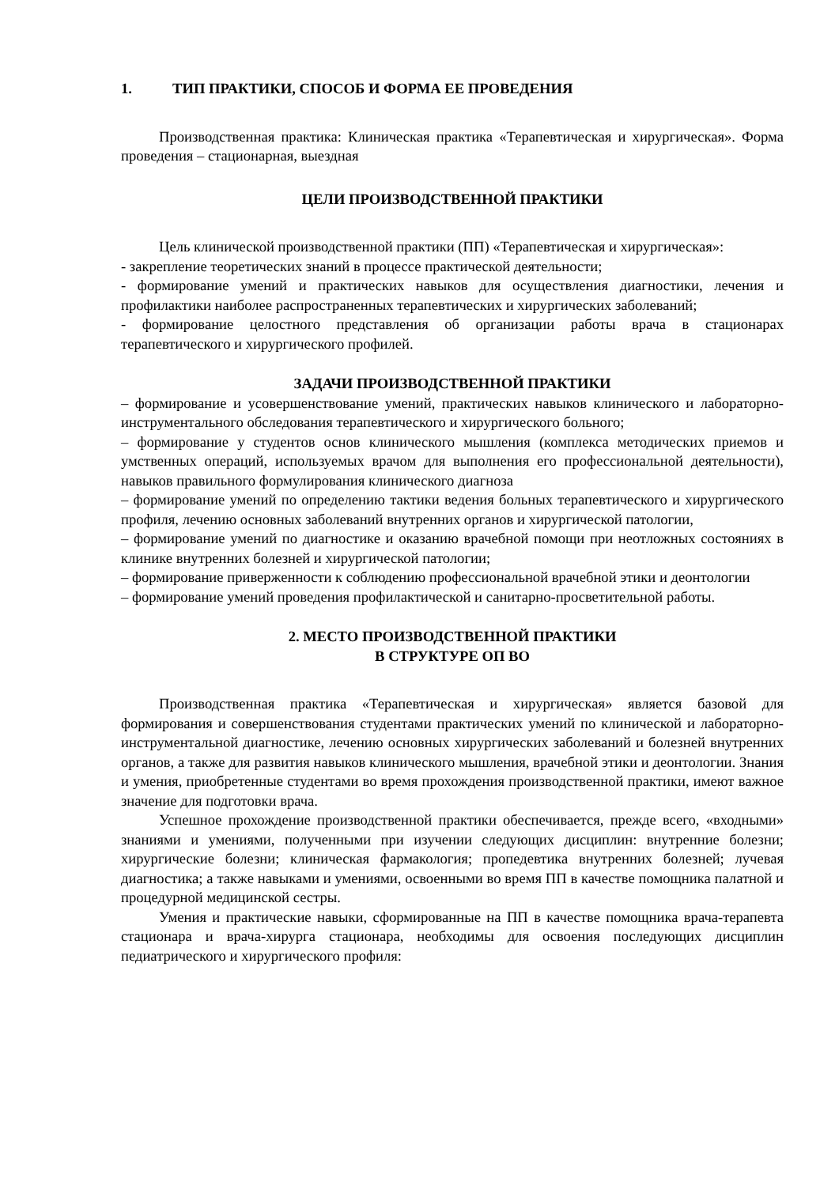1. ТИП ПРАКТИКИ, СПОСОБ И ФОРМА ЕЕ ПРОВЕДЕНИЯ
Производственная практика: Клиническая практика «Терапевтическая и хирургическая». Форма проведения – стационарная, выездная
ЦЕЛИ ПРОИЗВОДСТВЕННОЙ ПРАКТИКИ
Цель клинической производственной практики (ПП) «Терапевтическая и хирургическая»:
- закрепление теоретических знаний в процессе практической деятельности;
- формирование умений и практических навыков для осуществления диагностики, лечения и профилактики наиболее распространенных терапевтических и хирургических заболеваний;
- формирование целостного представления об организации работы врача в стационарах терапевтического и хирургического профилей.
ЗАДАЧИ ПРОИЗВОДСТВЕННОЙ ПРАКТИКИ
– формирование и усовершенствование умений, практических навыков клинического и лабораторно-инструментального обследования терапевтического и хирургического больного;
– формирование у студентов основ клинического мышления (комплекса методических приемов и умственных операций, используемых врачом для выполнения его профессиональной деятельности), навыков правильного формулирования клинического диагноза
– формирование умений по определению тактики ведения больных терапевтического и хирургического профиля, лечению основных заболеваний внутренних органов и хирургической патологии,
– формирование умений по диагностике и оказанию врачебной помощи при неотложных состояниях в клинике внутренних болезней и хирургической патологии;
– формирование приверженности к соблюдению профессиональной врачебной этики и деонтологии
– формирование умений проведения профилактической и санитарно-просветительной работы.
2. МЕСТО ПРОИЗВОДСТВЕННОЙ ПРАКТИКИ
В СТРУКТУРЕ ОП ВО
Производственная практика «Терапевтическая и хирургическая» является базовой для формирования и совершенствования студентами практических умений по клинической и лабораторно-инструментальной диагностике, лечению основных хирургических заболеваний и болезней внутренних органов, а также для развития навыков клинического мышления, врачебной этики и деонтологии. Знания и умения, приобретенные студентами во время прохождения производственной практики, имеют важное значение для подготовки врача.
Успешное прохождение производственной практики обеспечивается, прежде всего, «входными» знаниями и умениями, полученными при изучении следующих дисциплин: внутренние болезни; хирургические болезни; клиническая фармакология; пропедевтика внутренних болезней; лучевая диагностика; а также навыками и умениями, освоенными во время ПП в качестве помощника палатной и процедурной медицинской сестры.
Умения и практические навыки, сформированные на ПП в качестве помощника врача-терапевта стационара и врача-хирурга стационара, необходимы для освоения последующих дисциплин педиатрического и хирургического профиля: